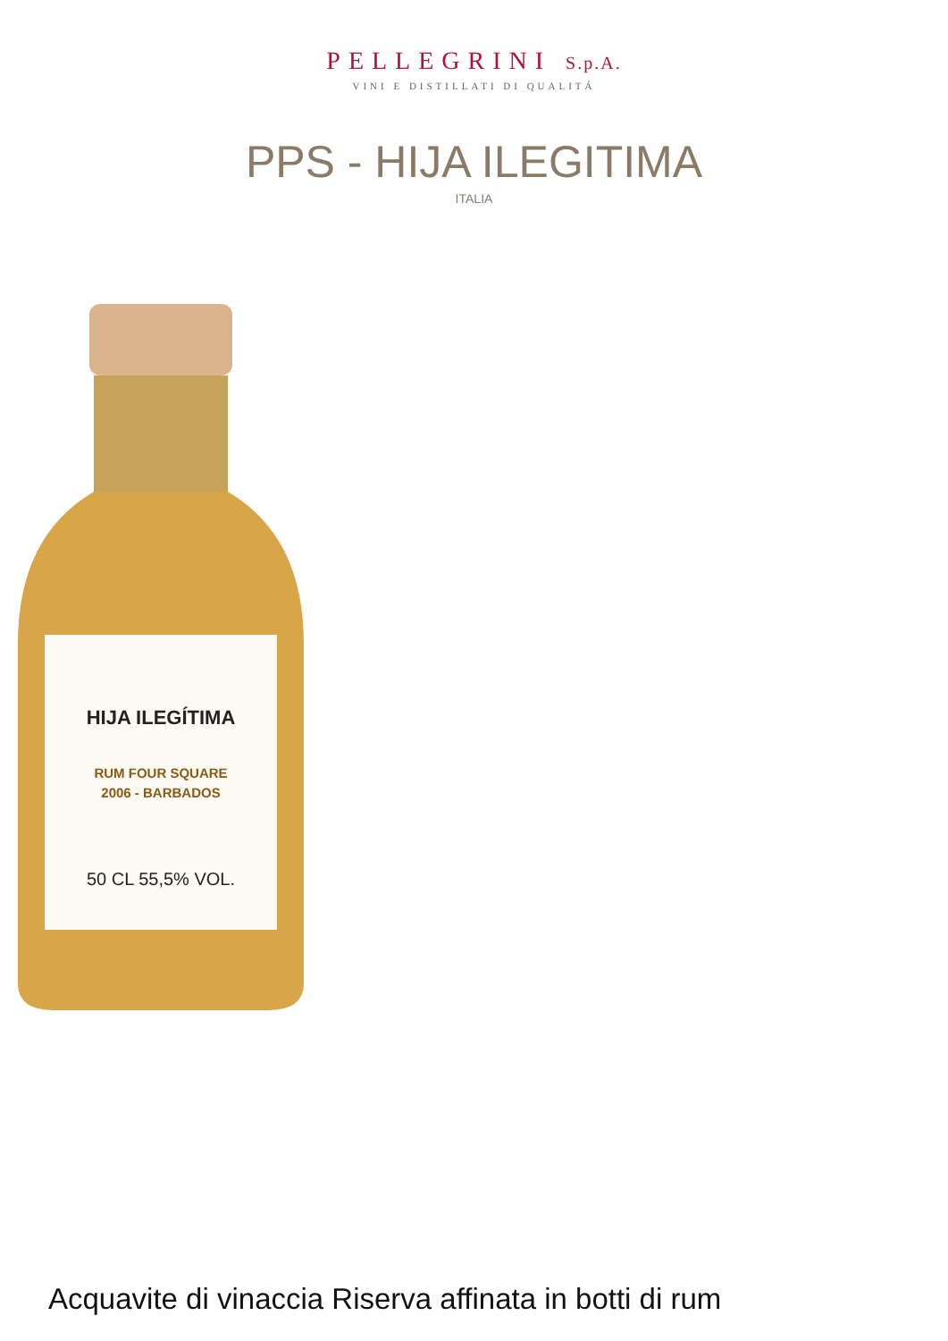PELLEGRINI S.p.A.
VINI E DISTILLATI DI QUALITÁ
PPS - HIJA ILEGITIMA
ITALIA
HIJA ILEGÍTIMA
RUM FOUR SQUARE
2006 - BARBADOS
50 CL 55,5% VOL.
Acquavite di vinaccia Riserva affinata in botti di rum